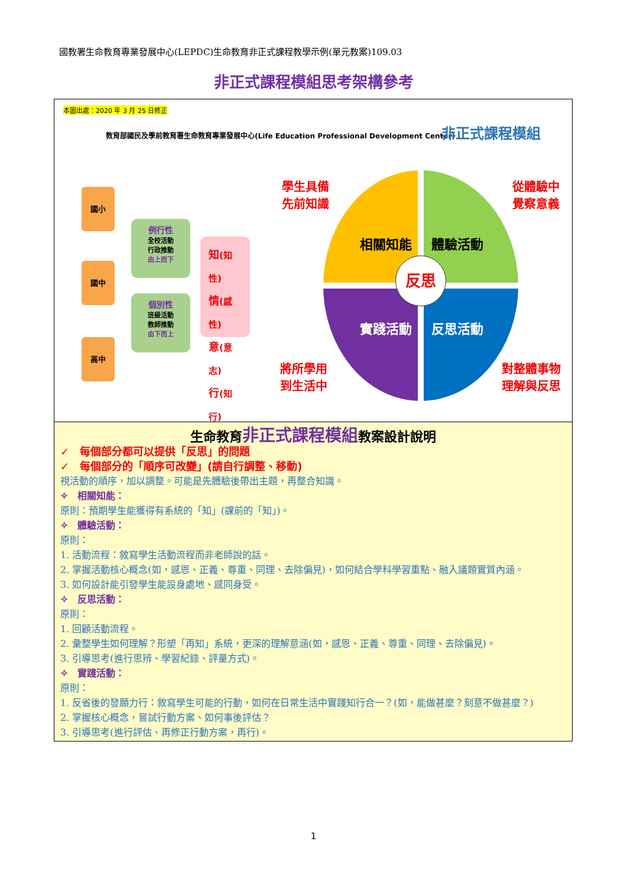國教署生命教育專業發展中心(LEPDC)生命教育非正式課程教學示例(單元教案)109.03
非正式課程模組思考架構參考
本圖出處：2020 年 3 月 25 日修正
教育部國民及學前教育署生命教育專業發展中心(Life Education Professional Development Center)
非正式課程模組
國小
國中
高中
例行性
全校活動
行政推動
由上而下
個別性
班級活動
教師推動
由下而上
知(知性)
情(感性)
意(意志)
行(知行)
相關知能 體驗活動
實踐活動 反思活動
反思
學生具備
先前知識
從體驗中
覺察意義
將所學用
到生活中
對整體事物
理解與反思
生命教育非正式課程模組教案設計說明
✓　每個部分都可以提供「反思」的問題
✓　每個部分的「順序可改變」(請自行調整、移動)
視活動的順序，加以調整。可能是先體驗後帶出主題，再整合知識。
✧　相關知能：
原則：預期學生能獲得有系統的「知」(課前的「知」)。
✧　體驗活動：
原則：
1. 活動流程：敘寫學生活動流程而非老師說的話。
2. 掌握活動核心概念(如，感恩、正義、尊重、同理、去除偏見)，如何結合學科學習重點、融入議題實質內涵。
3. 如何設計能引發學生能設身處地、感同身受。
✧　反思活動：
原則：
1. 回顧活動流程。
2. 彙整學生如何理解？形塑「再知」系統，更深的理解意涵(如，感恩、正義、尊重、同理、去除偏見)。
3. 引導思考(進行思辨、學習紀錄、評量方式)。
✧　實踐活動：
原則：
1. 反省後的發願力行：敘寫學生可能的行動，如何在日常生活中實踐知行合一？(如，能做甚麼？刻意不做甚麼？)
2. 掌握核心概念，嘗試行動方案、如何事後評估？
3. 引導思考(進行評估、再修正行動方案，再行)。
1